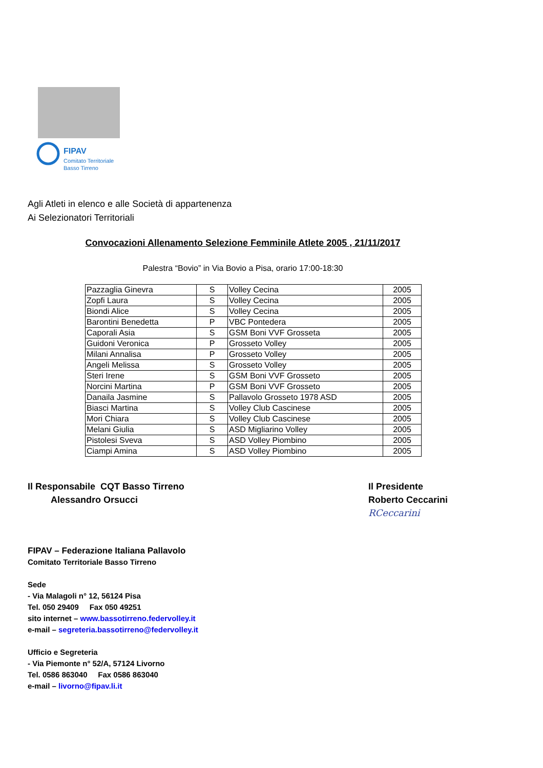FIPAV
Comitato Territoriale
Basso Tirreno
Agli Atleti in elenco e alle Società di appartenenza
Ai Selezionatori Territoriali
Convocazioni Allenamento Selezione Femminile Atlete 2005 , 21/11/2017
Palestra “Bovio” in Via Bovio a Pisa, orario 17:00-18:30
| Pazzaglia Ginevra | S | Volley Cecina | 2005 |
| Zopfi Laura | S | Volley Cecina | 2005 |
| Biondi Alice | S | Volley Cecina | 2005 |
| Barontini Benedetta | P | VBC Pontedera | 2005 |
| Caporali Asia | S | GSM Boni VVF Grosseta | 2005 |
| Guidoni Veronica | P | Grosseto Volley | 2005 |
| Milani Annalisa | P | Grosseto Volley | 2005 |
| Angeli Melissa | S | Grosseto Volley | 2005 |
| Steri Irene | S | GSM Boni VVF Grosseto | 2005 |
| Norcini Martina | P | GSM Boni VVF Grosseto | 2005 |
| Danaila Jasmine | S | Pallavolo Grosseto 1978 ASD | 2005 |
| Biasci Martina | S | Volley Club Cascinese | 2005 |
| Mori Chiara | S | Volley Club Cascinese | 2005 |
| Melani Giulia | S | ASD Migliarino Volley | 2005 |
| Pistolesi Sveva | S | ASD Volley Piombino | 2005 |
| Ciampi Amina | S | ASD Volley Piombino | 2005 |
Il Responsabile CQT Basso Tirreno
Alessandro Orsucci
Il Presidente
Roberto Ceccarini
RCeccarini
FIPAV – Federazione Italiana Pallavolo
Comitato Territoriale Basso Tirreno
Sede
- Via Malagoli n° 12, 56124 Pisa
Tel. 050 29409 Fax 050 49251
sito internet – www.bassotirreno.federvolley.it
e-mail – segreteria.bassotirreno@federvolley.it
Ufficio e Segreteria
- Via Piemonte n° 52/A, 57124 Livorno
Tel. 0586 863040 Fax 0586 863040
e-mail – livorno@fipav.li.it